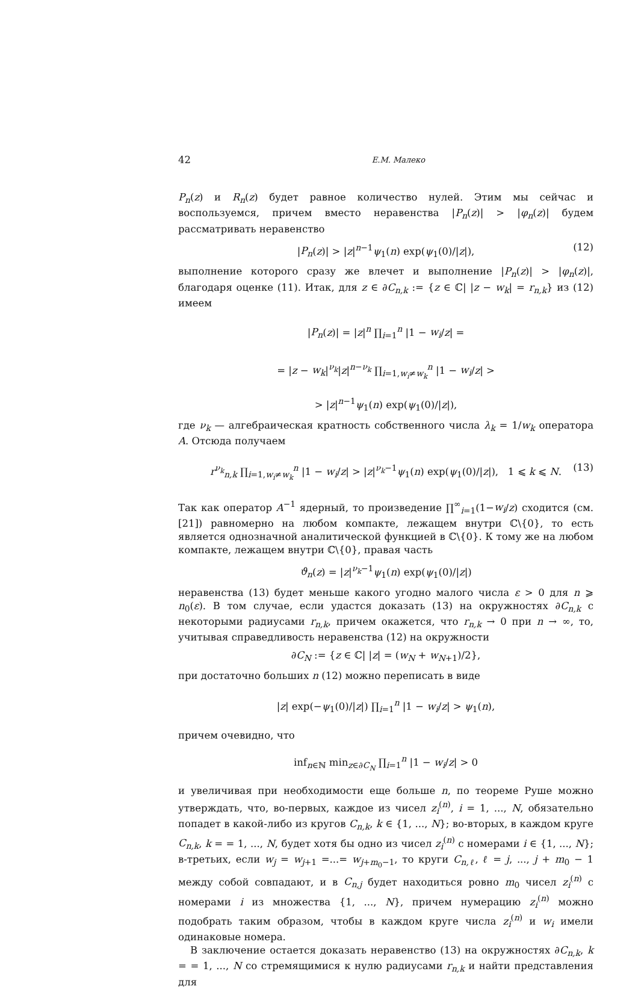42 Е.М. Малеко
P<sub>n</sub>(z) и R<sub>n</sub>(z) будет равное количество нулей. Этим мы сейчас и воспользуемся, причем вместо неравенства |P<sub>n</sub>(z)| > |φ<sub>n</sub>(z)| будем рассматривать неравенство
|P<sub>n</sub>(z)| > |z|<sup>n−1</sup>ψ<sub>1</sub>(n) exp(ψ<sub>1</sub>(0)/|z|), (12)
выполнение которого сразу же влечет и выполнение |P<sub>n</sub>(z)| > |φ<sub>n</sub>(z)|, благодаря оценке (11). Итак, для z ∈ ∂C<sub>n,k</sub> := {z ∈ ℂ| |z − w<sub>k</sub>| = r<sub>n,k</sub>} из (12) имеем
|P<sub>n</sub>(z)| = |z|<sup>n</sup> ∏<sub>i=1</sub><sup>n</sup> |1 − w<sub>i</sub>/z| =
= |z − w<sub>k</sub>|<sup>ν<sub>k</sub></sup>|z|<sup>n−ν<sub>k</sub></sup> ∏<sub>i=1,w<sub>i</sub>≠w<sub>k</sub></sub><sup>n</sup> |1 − w<sub>i</sub>/z| >
> |z|<sup>n−1</sup>ψ<sub>1</sub>(n) exp(ψ<sub>1</sub>(0)/|z|),
где ν<sub>k</sub> — алгебраическая кратность собственного числа λ<sub>k</sub> = 1/w<sub>k</sub> оператора A. Отсюда получаем
r<sup>ν<sub>k</sub></sup><sub>n,k</sub> ∏<sub>i=1,w<sub>i</sub>≠w<sub>k</sub></sub><sup>n</sup> |1 − w<sub>i</sub>/z| > |z|<sup>ν<sub>k</sub>−1</sup>ψ<sub>1</sub>(n) exp(ψ<sub>1</sub>(0)/|z|), 1 ⩽ k ⩽ N. (13)
Так как оператор A<sup>−1</sup> ядерный, то произведение ∏<sup>∞</sup><sub>i=1</sub>(1−w<sub>i</sub>/z) сходится (см.[21]) равномерно на любом компакте, лежащем внутри ℂ\{0}, то есть является однозначной аналитической функцией в ℂ\{0}. К тому же на любом компакте, лежащем внутри ℂ\{0}, правая часть
ϑ<sub>n</sub>(z) = |z|<sup>ν<sub>k</sub>−1</sup>ψ<sub>1</sub>(n) exp(ψ<sub>1</sub>(0)/|z|)
неравенства (13) будет меньше какого угодно малого числа ε > 0 для n ⩾ n<sub>0</sub>(ε). В том случае, если удастся доказать (13) на окружностях ∂C<sub>n,k</sub> с некоторыми радиусами r<sub>n,k</sub>, причем окажется, что r<sub>n,k</sub> → 0 при n → ∞, то, учитывая справедливость неравенства (12) на окружности
∂C<sub>N</sub> := {z ∈ ℂ| |z| = (w<sub>N</sub> + w<sub>N+1</sub>)/2},
при достаточно больших n (12) можно переписать в виде
|z| exp(−ψ<sub>1</sub>(0)/|z|) ∏<sub>i=1</sub><sup>n</sup> |1 − w<sub>i</sub>/z| > ψ<sub>1</sub>(n),
причем очевидно, что
inf<sub>n∈ℕ</sub> min<sub>z∈∂C<sub>N</sub></sub> ∏<sub>i=1</sub><sup>n</sup> |1 − w<sub>i</sub>/z| > 0
и увеличивая при необходимости еще больше n, по теореме Руше можно утверждать, что, во-первых, каждое из чисел z<sub>i</sub><sup>(n)</sup>, i = 1, ..., N, обязательно попадет в какой-либо из кругов C<sub>n,k</sub>, k ∈ {1, ..., N}; во-вторых, в каждом круге C<sub>n,k</sub>, k = = 1, ..., N, будет хотя бы одно из чисел z<sub>i</sub><sup>(n)</sup> с номерами i ∈ {1, ..., N}; в-третьих, если w<sub>j</sub> = w<sub>j+1</sub> =...= w<sub>j+m<sub>0</sub>−1</sub>, то круги C<sub>n,ℓ</sub>, ℓ = j, ..., j + m<sub>0</sub> − 1 между собой совпадают, и в C<sub>n,j</sub> будет находиться ровно m<sub>0</sub> чисел z<sub>i</sub><sup>(n)</sup> с номерами i из множества {1, ..., N}, причем нумерацию z<sub>i</sub><sup>(n)</sup> можно подобрать таким образом, чтобы в каждом круге числа z<sub>i</sub><sup>(n)</sup> и w<sub>i</sub> имели одинаковые номера.
В заключение остается доказать неравенство (13) на окружностях ∂C<sub>n,k</sub>, k = = 1, ..., N со стремящимися к нулю радиусами r<sub>n,k</sub> и найти представления для